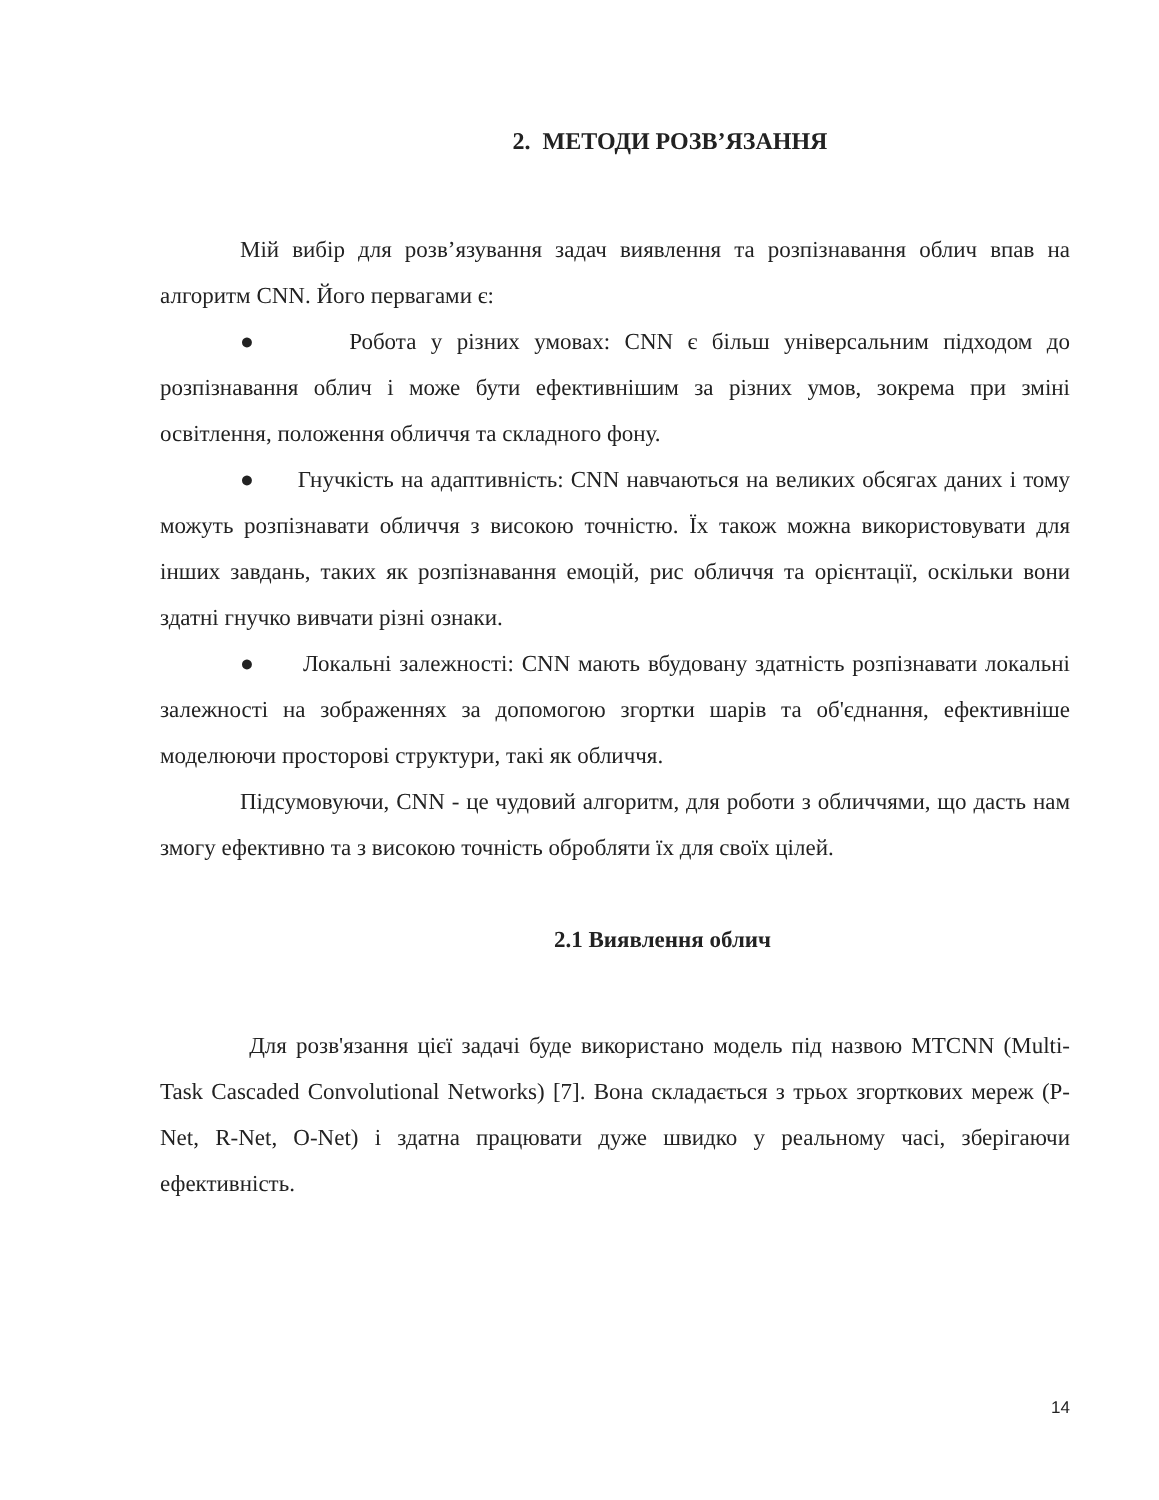2. МЕТОДИ РОЗВ’ЯЗАННЯ
Мій вибір для розв’язування задач виявлення та розпізнавання облич впав на алгоритм CNN. Його первагами є:
● Робота у різних умовах: CNN є більш універсальним підходом до розпізнавання облич і може бути ефективнішим за різних умов, зокрема при зміні освітлення, положення обличчя та складного фону.
● Гнучкість на адаптивність: CNN навчаються на великих обсягах даних і тому можуть розпізнавати обличчя з високою точністю. Їх також можна використовувати для інших завдань, таких як розпізнавання емоцій, рис обличчя та орієнтації, оскільки вони здатні гнучко вивчати різні ознаки.
● Локальні залежності: CNN мають вбудовану здатність розпізнавати локальні залежності на зображеннях за допомогою згортки шарів та об'єднання, ефективніше моделюючи просторові структури, такі як обличчя.
Підсумовуючи, CNN - це чудовий алгоритм, для роботи з обличчями, що дасть нам змогу ефективно та з високою точність обробляти їх для своїх цілей.
2.1 Виявлення облич
Для розв'язання цієї задачі буде використано модель під назвою MTCNN (Multi-Task Cascaded Convolutional Networks) [7]. Вона складається з трьох згорткових мереж (P-Net, R-Net, O-Net) і здатна працювати дуже швидко у реальному часі, зберігаючи ефективність.
14